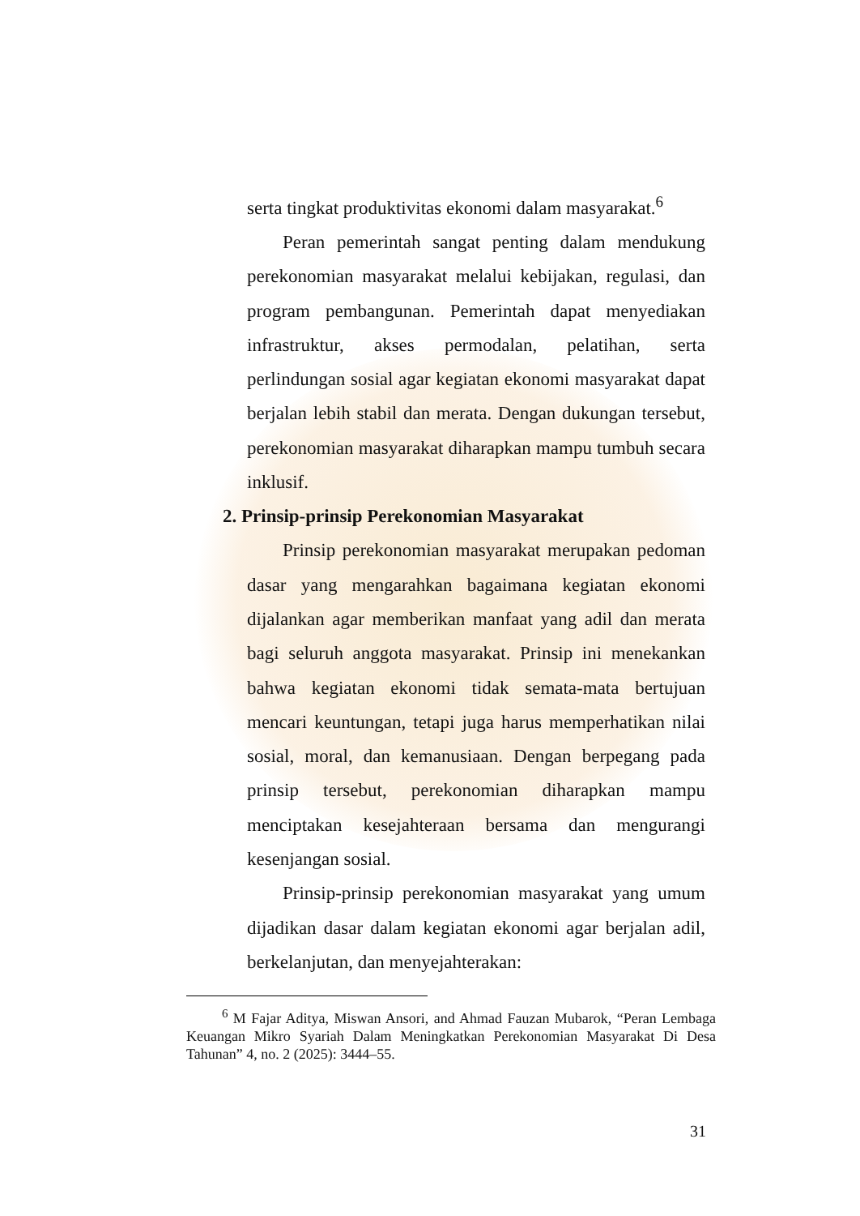serta tingkat produktivitas ekonomi dalam masyarakat.<sup>6</sup>
Peran pemerintah sangat penting dalam mendukung perekonomian masyarakat melalui kebijakan, regulasi, dan program pembangunan. Pemerintah dapat menyediakan infrastruktur, akses permodalan, pelatihan, serta perlindungan sosial agar kegiatan ekonomi masyarakat dapat berjalan lebih stabil dan merata. Dengan dukungan tersebut, perekonomian masyarakat diharapkan mampu tumbuh secara inklusif.
2. Prinsip-prinsip Perekonomian Masyarakat
Prinsip perekonomian masyarakat merupakan pedoman dasar yang mengarahkan bagaimana kegiatan ekonomi dijalankan agar memberikan manfaat yang adil dan merata bagi seluruh anggota masyarakat. Prinsip ini menekankan bahwa kegiatan ekonomi tidak semata-mata bertujuan mencari keuntungan, tetapi juga harus memperhatikan nilai sosial, moral, dan kemanusiaan. Dengan berpegang pada prinsip tersebut, perekonomian diharapkan mampu menciptakan kesejahteraan bersama dan mengurangi kesenjangan sosial.
Prinsip-prinsip perekonomian masyarakat yang umum dijadikan dasar dalam kegiatan ekonomi agar berjalan adil, berkelanjutan, dan menyejahterakan:
<sup>6</sup> M Fajar Aditya, Miswan Ansori, and Ahmad Fauzan Mubarok, “Peran Lembaga Keuangan Mikro Syariah Dalam Meningkatkan Perekonomian Masyarakat Di Desa Tahunan” 4, no. 2 (2025): 3444–55.
31